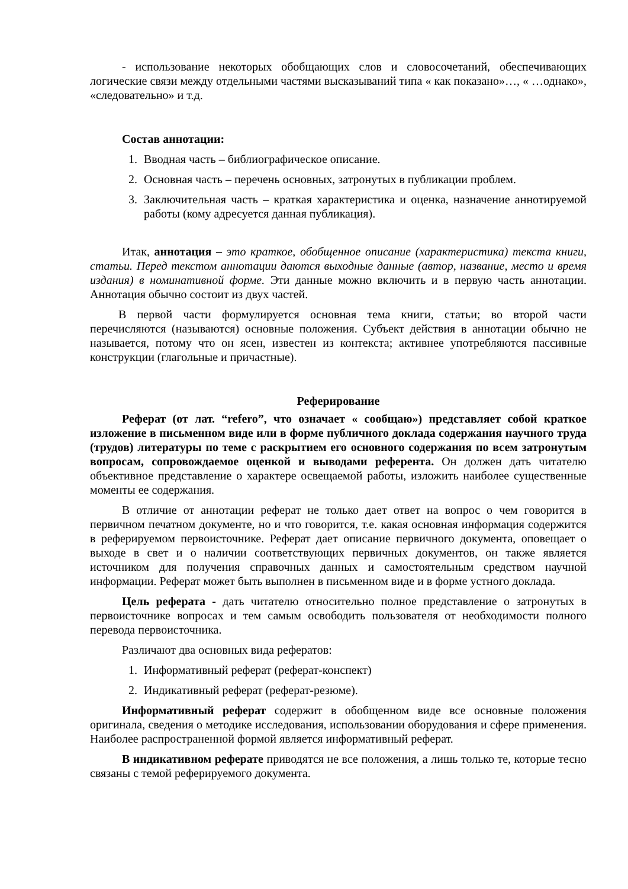- использование некоторых обобщающих слов и словосочетаний, обеспечивающих логические связи между отдельными частями высказываний типа « как показано»…, « …однако», «следовательно» и т.д.
Состав аннотации:
1. Вводная часть – библиографическое описание.
2. Основная часть – перечень основных, затронутых в публикации проблем.
3. Заключительная часть – краткая характеристика и оценка, назначение аннотируемой работы (кому адресуется данная публикация).
Итак, аннотация – это краткое, обобщенное описание (характеристика) текста книги, статьи. Перед текстом аннотации даются выходные данные (автор, название, место и время издания) в номинативной форме. Эти данные можно включить и в первую часть аннотации. Аннотация обычно состоит из двух частей.
В первой части формулируется основная тема книги, статьи; во второй части перечисляются (называются) основные положения. Субъект действия в аннотации обычно не называется, потому что он ясен, известен из контекста; активнее употребляются пассивные конструкции (глагольные и причастные).
Реферирование
Реферат (от лат. “refero”, что означает « сообщаю») представляет собой краткое изложение в письменном виде или в форме публичного доклада содержания научного труда (трудов) литературы по теме с раскрытием его основного содержания по всем затронутым вопросам, сопровождаемое оценкой и выводами референта. Он должен дать читателю объективное представление о характере освещаемой работы, изложить наиболее существенные моменты ее содержания.
В отличие от аннотации реферат не только дает ответ на вопрос о чем говорится в первичном печатном документе, но и что говорится, т.е. какая основная информация содержится в реферируемом первоисточнике. Реферат дает описание первичного документа, оповещает о выходе в свет и о наличии соответствующих первичных документов, он также является источником для получения справочных данных и самостоятельным средством научной информации. Реферат может быть выполнен в письменном виде и в форме устного доклада.
Цель реферата - дать читателю относительно полное представление о затронутых в первоисточнике вопросах и тем самым освободить пользователя от необходимости полного перевода первоисточника.
Различают два основных вида рефератов:
1. Информативный реферат (реферат-конспект)
2. Индикативный реферат (реферат-резюме).
Информативный реферат содержит в обобщенном виде все основные положения оригинала, сведения о методике исследования, использовании оборудования и сфере применения. Наиболее распространенной формой является информативный реферат.
В индикативном реферате приводятся не все положения, а лишь только те, которые тесно связаны с темой реферируемого документа.